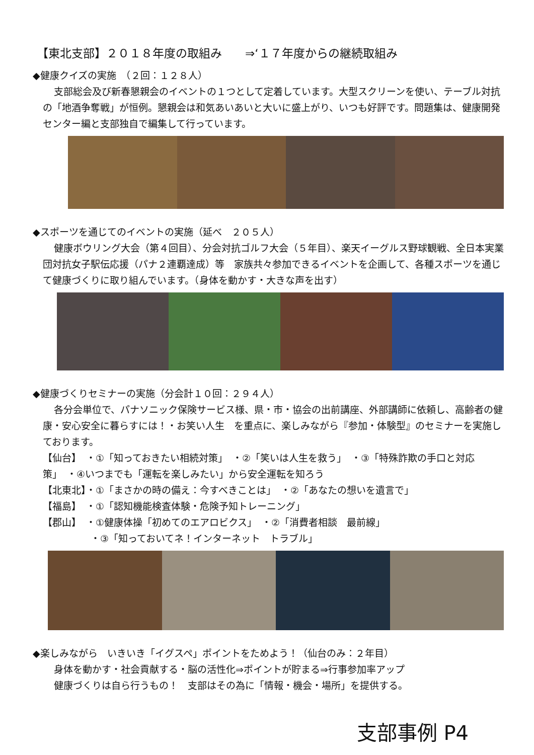【東北支部】２０１８年度の取組み　　⇒‘１７年度からの継続取組み
◆健康クイズの実施　（２回：１２８人）
支部総会及び新春懇親会のイベントの１つとして定着しています。大型スクリーンを使い、テーブル対抗の「地酒争奪戦」が恒例。懇親会は和気あいあいと大いに盛上がり、いつも好評です。問題集は、健康開発センター編と支部独自で編集して行っています。
◆スポーツを通じてのイベントの実施（延べ　２０５人）
健康ボウリング大会（第４回目）、分会対抗ゴルフ大会（５年目）、楽天イーグルス野球観戦、全日本実業団対抗女子駅伝応援（パナ２連覇達成）等　家族共々参加できるイベントを企画して、各種スポーツを通じて健康づくりに取り組んでいます。（身体を動かす・大きな声を出す）
◆健康づくりセミナーの実施（分会計１０回：２９４人）
各分会単位で、パナソニック保険サービス様、県・市・協会の出前講座、外部講師に依頼し、高齢者の健康・安心安全に暮らすには！・お笑い人生　を重点に、楽しみながら『参加・体験型』のセミナーを実施しております。
【仙台】　・①「知っておきたい相続対策」　・②「笑いは人生を救う」　・③「特殊詐欺の手口と対応策」　・④いつまでも「運転を楽しみたい」から安全運転を知ろう
【北東北】・①「まさかの時の備え：今すべきことは」　・②「あなたの想いを遺言で」
【福島】　・①「認知機能検査体験・危険予知トレーニング」
【郡山】　・①健康体操「初めてのエアロビクス」　・②「消費者相談　最前線」
　　　　　・③「知っておいてネ！インターネット　トラブル」
◆楽しみながら　いきいき「イグスペ」ポイントをためよう！（仙台のみ：２年目）
身体を動かす・社会貢献する・脳の活性化⇒ポイントが貯まる⇒行事参加率アップ
健康づくりは自ら行うもの！　支部はその為に「情報・機会・場所」を提供する。
支部事例 P4